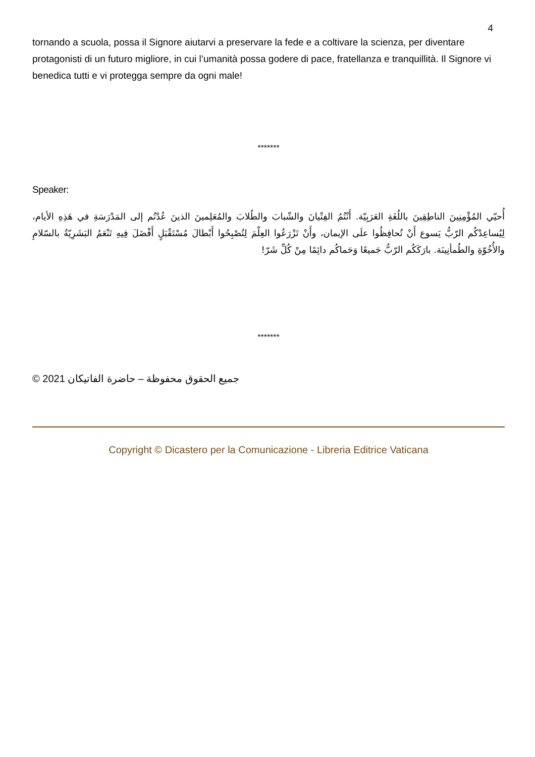4
tornando a scuola, possa il Signore aiutarvi a preservare la fede e a coltivare la scienza, per diventare protagonisti di un futuro migliore, in cui l’umanità possa godere di pace, fratellanza e tranquillità. Il Signore vi benedica tutti e vi protegga sempre da ogni male!
*******
Speaker:
أُحيّي المُؤْمِنِينَ الناطِقِينَ باللُغَةِ العَرَبِيّة. أَنْتُمُ الفِتْيانَ والشّبابَ والطُلابَ والمُعَلِمينَ الذينَ عُدْتُم إلى المَدْرَسَةِ في هَذِهِ الأيام، لِيُساعِدْكُم الرّبُّ يَسوع أَنْ تُحافِظُوا علَى الإيمان، وأَنْ تَزْرَعُوا العِلْمَ لِتُصْبِحُوا أَبْطالَ مُسْتَقْبَلٍ أَفْضَلَ فِيهِ تَنْعَمُ البَشَرِيّةُ بالسّلامِ والأُخُوّةِ والطُمأنِينَة. بارَكَكُم الرّبُّ جَميعًا وَحَماكُم دائِمًا مِنْ كُلِّ شَرّ!
*******
© جميع الحقوق محفوظة – حاضرة الفاتيكان 2021
Copyright © Dicastero per la Comunicazione - Libreria Editrice Vaticana